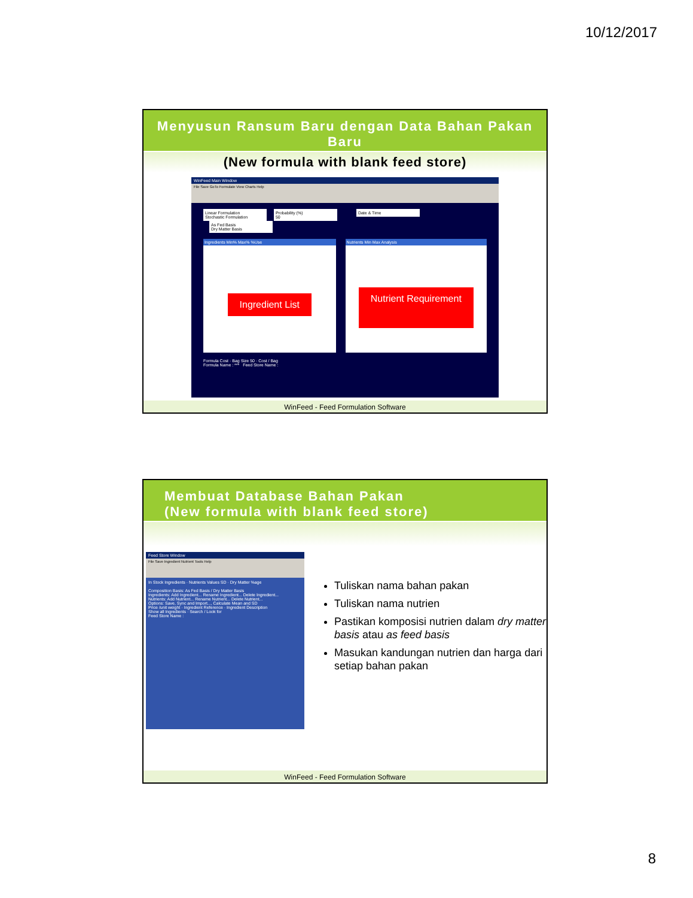10/12/2017
Menyusun Ransum Baru dengan Data Bahan Pakan Baru
(New formula with blank feed store)
WinFeed Main Window
File Save GoTo Formulate View Charts Help
Linear Formulation
Stochastic Formulation Probability (%)
50 Date & Time As Fed Basis
Dry Matter Basis
Ingredients Min% Max% %Use
Ingredient List
Nutrients Min Max Analysis
Nutrient Requirement
Formula Cost · Bag Size 50 · Cost / Bag
Formula Name : *** Feed Store Name :
WinFeed - Feed Formulation Software
Membuat Database Bahan Pakan
(New formula with blank feed store)
Feed Store Window
File Save Ingredient Nutrient Tools Help
In Stock Ingredients · Nutrients Values SD · Dry Matter %age
Composition Basis: As Fed Basis / Dry Matter Basis
Ingredients: Add Ingredient... Rename Ingredient... Delete Ingredient...
Nutrients: Add Nutrient... Rename Nutrient... Delete Nutrient...
Options: Save, Sync and Import..., Calculate Mean and SD
Price /unit weight · Ingredient Reference · Ingredient Description
Show all Ingredients · Search / Look for
Feed Store Name :
Tuliskan nama bahan pakan
Tuliskan nama nutrien
Pastikan komposisi nutrien dalam dry matter basis atau as feed basis
Masukan kandungan nutrien dan harga dari setiap bahan pakan
WinFeed - Feed Formulation Software
8